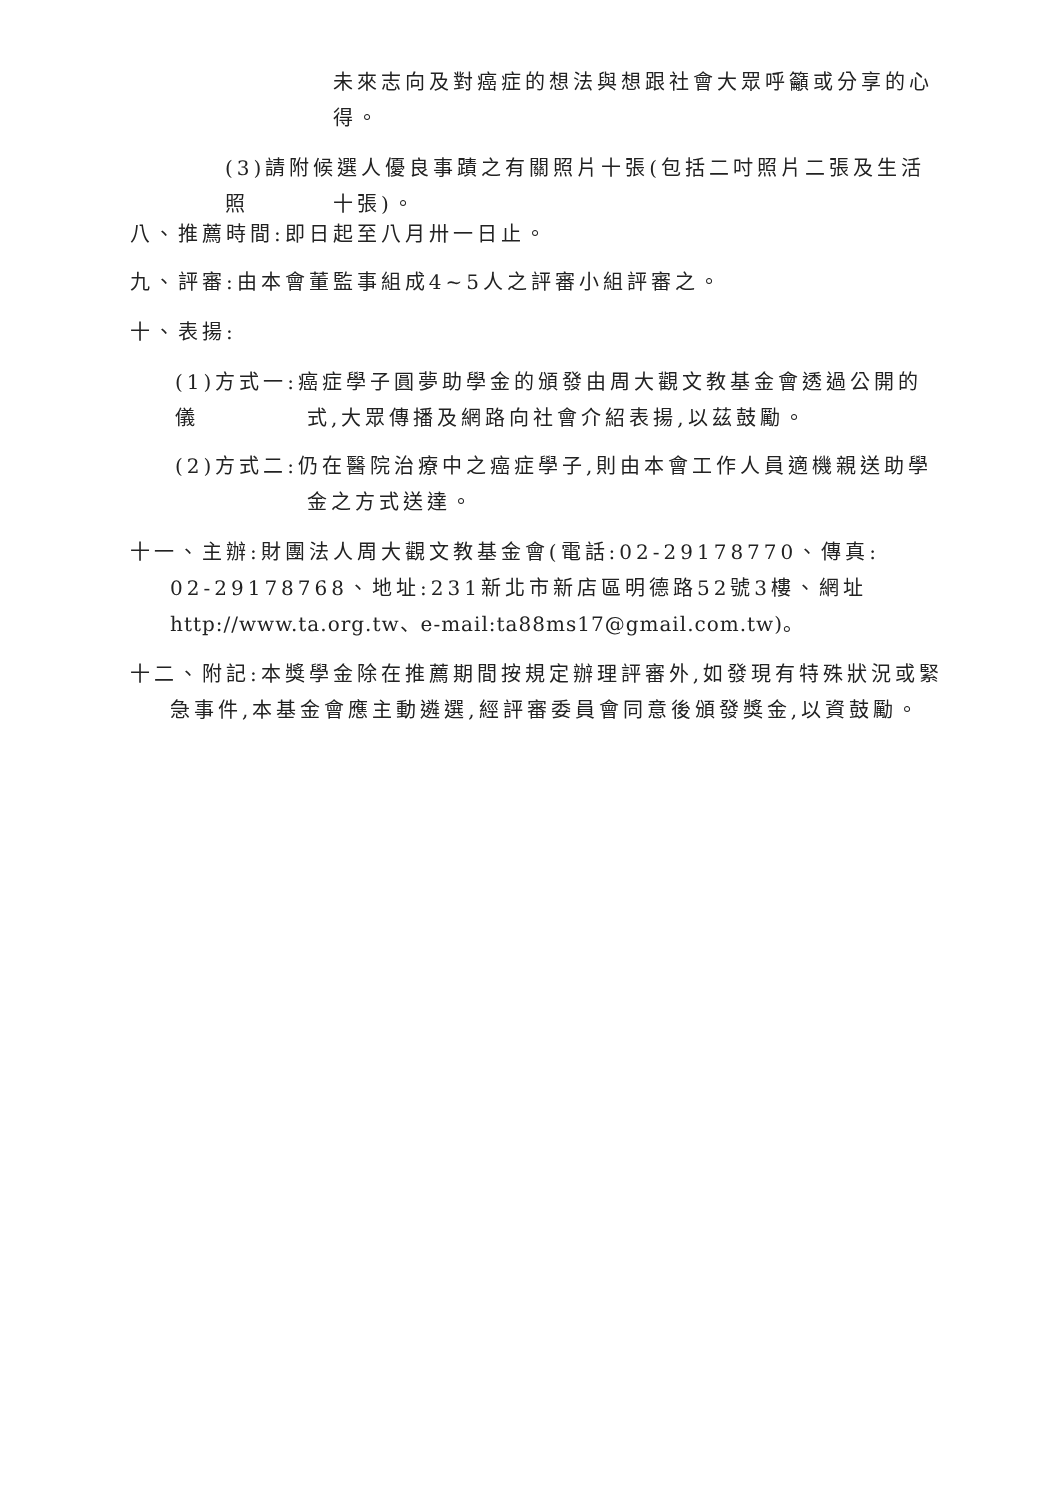未來志向及對癌症的想法與想跟社會大眾呼籲或分享的心得。
(3)請附候選人優良事蹟之有關照片十張(包括二吋照片二張及生活照
十張)。
八、推薦時間:即日起至八月卅一日止。
九、評審:由本會董監事組成4~5人之評審小組評審之。
十、表揚:
(1)方式一:癌症學子圓夢助學金的頒發由周大觀文教基金會透過公開的儀
式,大眾傳播及網路向社會介紹表揚,以茲鼓勵。
(2)方式二:仍在醫院治療中之癌症學子,則由本會工作人員適機親送助學
金之方式送達。
十一、主辦:財團法人周大觀文教基金會(電話:02-29178770、傳真:
02-29178768、地址:231新北市新店區明德路52號3樓、網址
http://www.ta.org.tw、e-mail:ta88ms17@gmail.com.tw)。
十二、附記:本獎學金除在推薦期間按規定辦理評審外,如發現有特殊狀況或緊
急事件,本基金會應主動遴選,經評審委員會同意後頒發獎金,以資鼓勵。